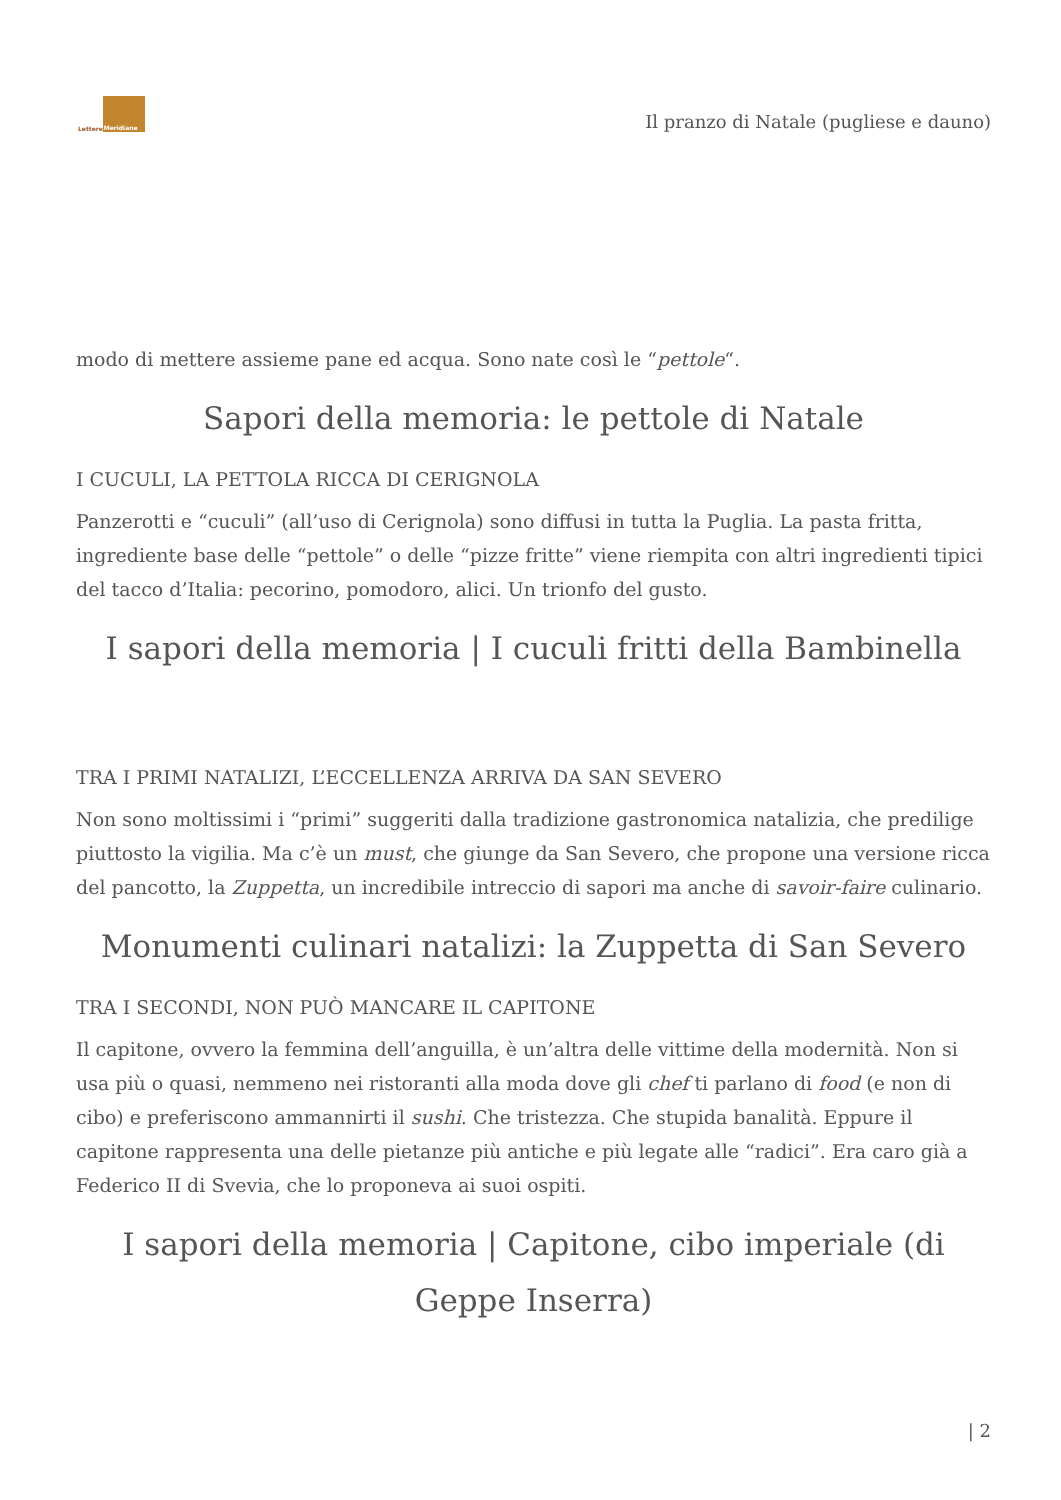Lettere Meridiane
Il pranzo di Natale (pugliese e dauno)
modo di mettere assieme pane ed acqua. Sono nate così le “pettole“.
Sapori della memoria: le pettole di Natale
I CUCULI, LA PETTOLA RICCA DI CERIGNOLA
Panzerotti e “cuculi” (all’uso di Cerignola) sono diffusi in tutta la Puglia. La pasta fritta, ingrediente base delle “pettole” o delle “pizze fritte” viene riempita con altri ingredienti tipici del tacco d’Italia: pecorino, pomodoro, alici. Un trionfo del gusto.
I sapori della memoria | I cuculi fritti della Bambinella
TRA I PRIMI NATALIZI, L’ECCELLENZA ARRIVA DA SAN SEVERO
Non sono moltissimi i “primi” suggeriti dalla tradizione gastronomica natalizia, che predilige piuttosto la vigilia. Ma c’è un must, che giunge da San Severo, che propone una versione ricca del pancotto, la Zuppetta, un incredibile intreccio di sapori ma anche di savoir-faire culinario.
Monumenti culinari natalizi: la Zuppetta di San Severo
TRA I SECONDI, NON PUÒ MANCARE IL CAPITONE
Il capitone, ovvero la femmina dell’anguilla, è un’altra delle vittime della modernità. Non si usa più o quasi, nemmeno nei ristoranti alla moda dove gli chef ti parlano di food (e non di cibo) e preferiscono ammannirti il sushi. Che tristezza. Che stupida banalità. Eppure il capitone rappresenta una delle pietanze più antiche e più legate alle “radici”. Era caro già a Federico II di Svevia, che lo proponeva ai suoi ospiti.
I sapori della memoria | Capitone, cibo imperiale (di Geppe Inserra)
| 2